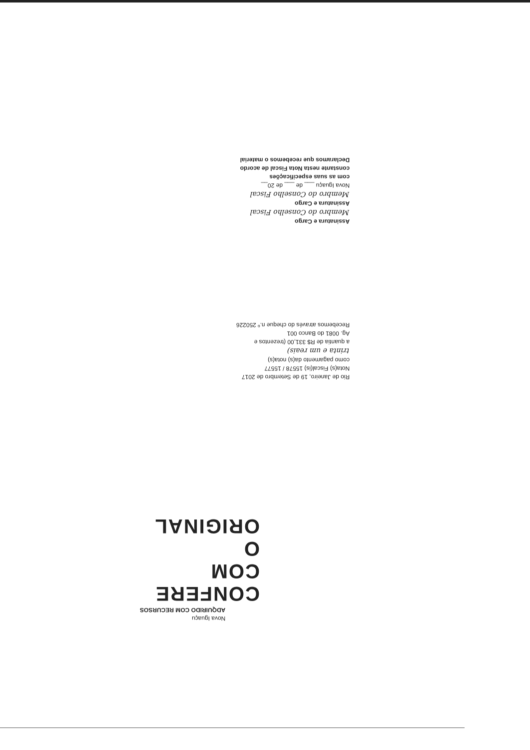Assinatura e Cargo
Membro do Conselho Fiscal
Assinatura e Cargo
Membro do Conselho Fiscal
Nova Iguaçu ___ de ___ de 20__
com as suas especificações
constante nesta Nota Fiscal de acordo
Declaramos que recebemos o material
Rio de Janeiro, 19 de Setembro de 2017
Nota(s) Fiscal(is) 15578 / 15577
como pagamento da(s) nota(s)
trinta e um reais)
a quantia de R$ 331,00 (trezentos e
Ag. 0081 do Banco 001
Recebemos através do cheque n.º 250226
CONFERE COM
O ORIGINAL
Nova Iguaçu
ADQUIRIDO COM RECURSOS